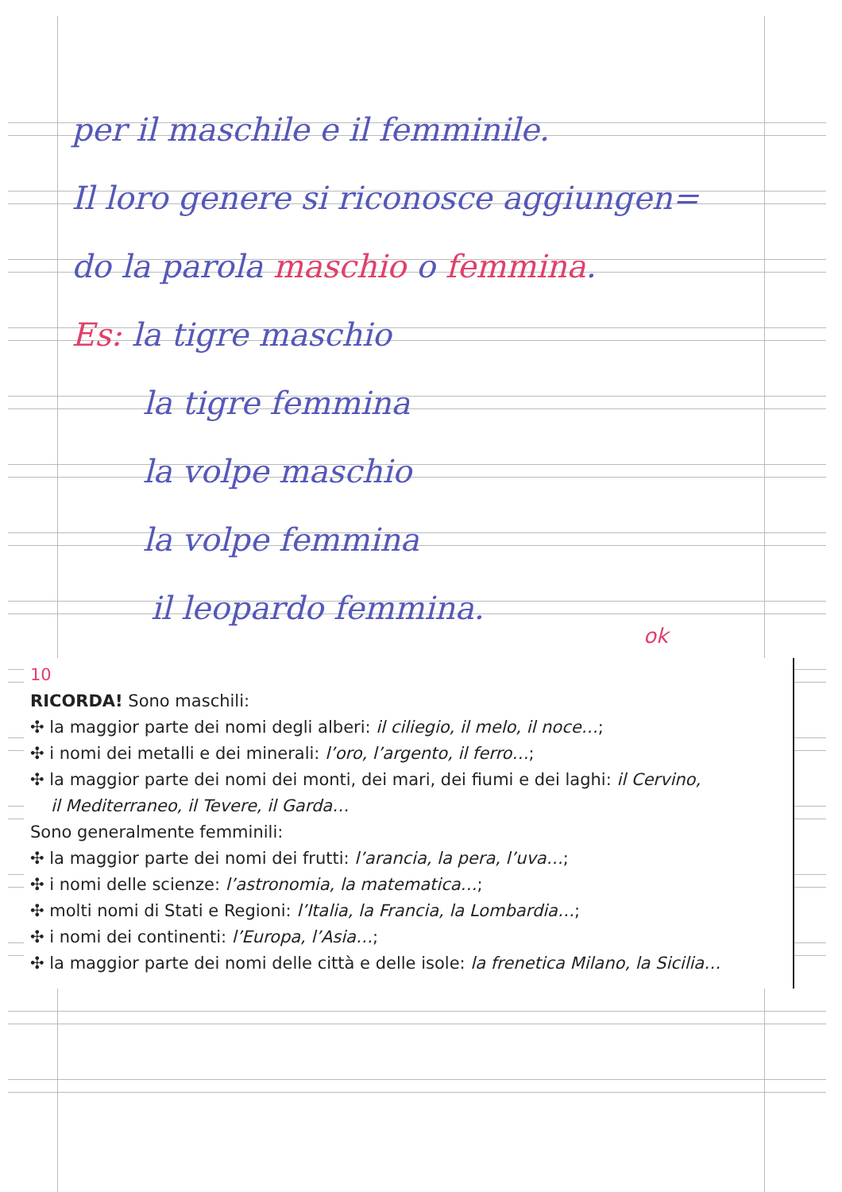per il maschile e il femminile.
Il loro genere si riconosce aggiungen=
do la parola maschio o femmina.
Es: la tigre maschio
la tigre femmina
la volpe maschio
la volpe femmina
il leopardo femmina.
ok
10
RICORDA! Sono maschili:
✣ la maggior parte dei nomi degli alberi: il ciliegio, il melo, il noce…;
✣ i nomi dei metalli e dei minerali: l’oro, l’argento, il ferro…;
✣ la maggior parte dei nomi dei monti, dei mari, dei fiumi e dei laghi: il Cervino,
il Mediterraneo, il Tevere, il Garda…
Sono generalmente femminili:
✣ la maggior parte dei nomi dei frutti: l’arancia, la pera, l’uva…;
✣ i nomi delle scienze: l’astronomia, la matematica…;
✣ molti nomi di Stati e Regioni: l’Italia, la Francia, la Lombardia…;
✣ i nomi dei continenti: l’Europa, l’Asia…;
✣ la maggior parte dei nomi delle città e delle isole: la frenetica Milano, la Sicilia…